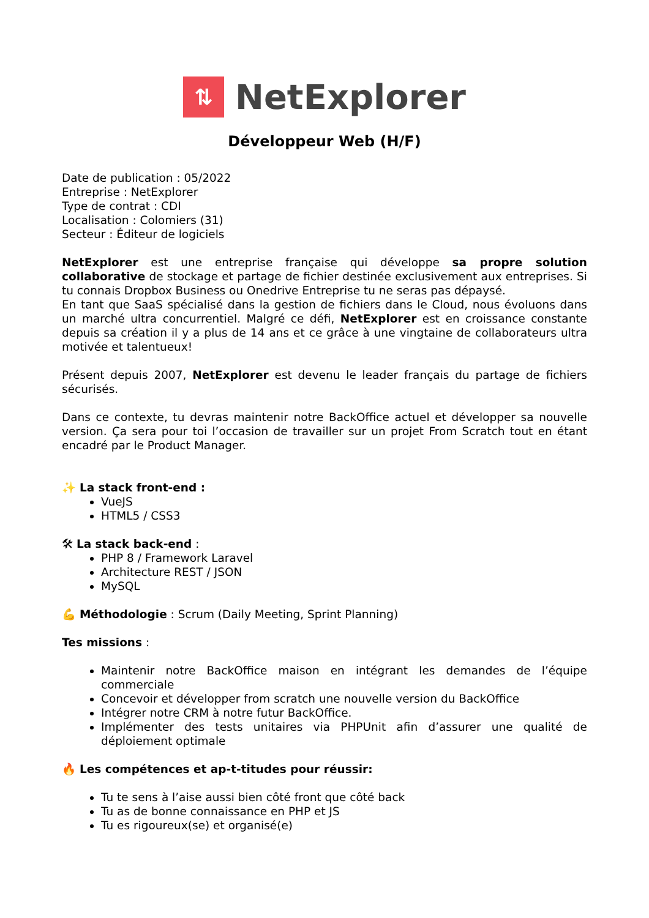⇅
NetExplorer
Développeur Web (H/F)
Date de publication : 05/2022
Entreprise : NetExplorer
Type de contrat : CDI
Localisation : Colomiers (31)
Secteur : Éditeur de logiciels
NetExplorer est une entreprise française qui développe sa propre solution collaborative de stockage et partage de fichier destinée exclusivement aux entreprises. Si tu connais Dropbox Business ou Onedrive Entreprise tu ne seras pas dépaysé.
En tant que SaaS spécialisé dans la gestion de fichiers dans le Cloud, nous évoluons dans un marché ultra concurrentiel. Malgré ce défi, NetExplorer est en croissance constante depuis sa création il y a plus de 14 ans et ce grâce à une vingtaine de collaborateurs ultra motivée et talentueux!
Présent depuis 2007, NetExplorer est devenu le leader français du partage de fichiers sécurisés.
Dans ce contexte, tu devras maintenir notre BackOffice actuel et développer sa nouvelle version. Ça sera pour toi l’occasion de travailler sur un projet From Scratch tout en étant encadré par le Product Manager.
✨ La stack front-end :
VueJS
HTML5 / CSS3
🛠 La stack back-end :
PHP 8 / Framework Laravel
Architecture REST / JSON
MySQL
💪 Méthodologie : Scrum (Daily Meeting, Sprint Planning)
Tes missions :
Maintenir notre BackOffice maison en intégrant les demandes de l’équipe commerciale
Concevoir et développer from scratch une nouvelle version du BackOffice
Intégrer notre CRM à notre futur BackOffice.
Implémenter des tests unitaires via PHPUnit afin d’assurer une qualité de déploiement optimale
🔥 Les compétences et ap-t-titudes pour réussir:
Tu te sens à l’aise aussi bien côté front que côté back
Tu as de bonne connaissance en PHP et JS
Tu es rigoureux(se) et organisé(e)